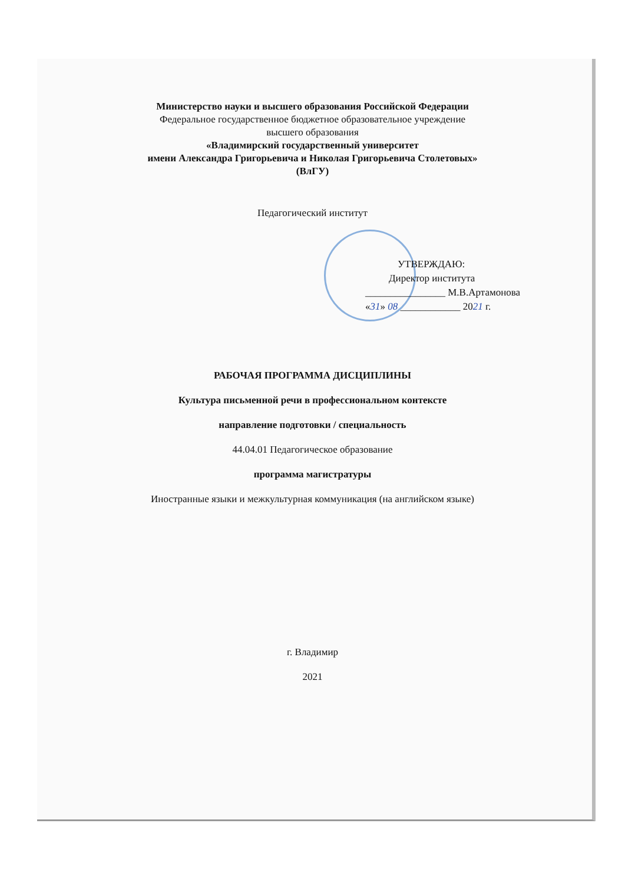Министерство науки и высшего образования Российской Федерации
Федеральное государственное бюджетное образовательное учреждение
высшего образования
«Владимирский государственный университет
имени Александра Григорьевича и Николая Григорьевича Столетовых»
(ВлГУ)
Педагогический институт
УТВЕРЖДАЮ:
Директор института
________________ М.В.Артамонова
«31» 08 ____________ 2021 г.
РАБОЧАЯ ПРОГРАММА ДИСЦИПЛИНЫ
Культура письменной речи в профессиональном контексте
направление подготовки / специальность
44.04.01 Педагогическое образование
программа магистратуры
Иностранные языки и межкультурная коммуникация (на английском языке)
г. Владимир
2021